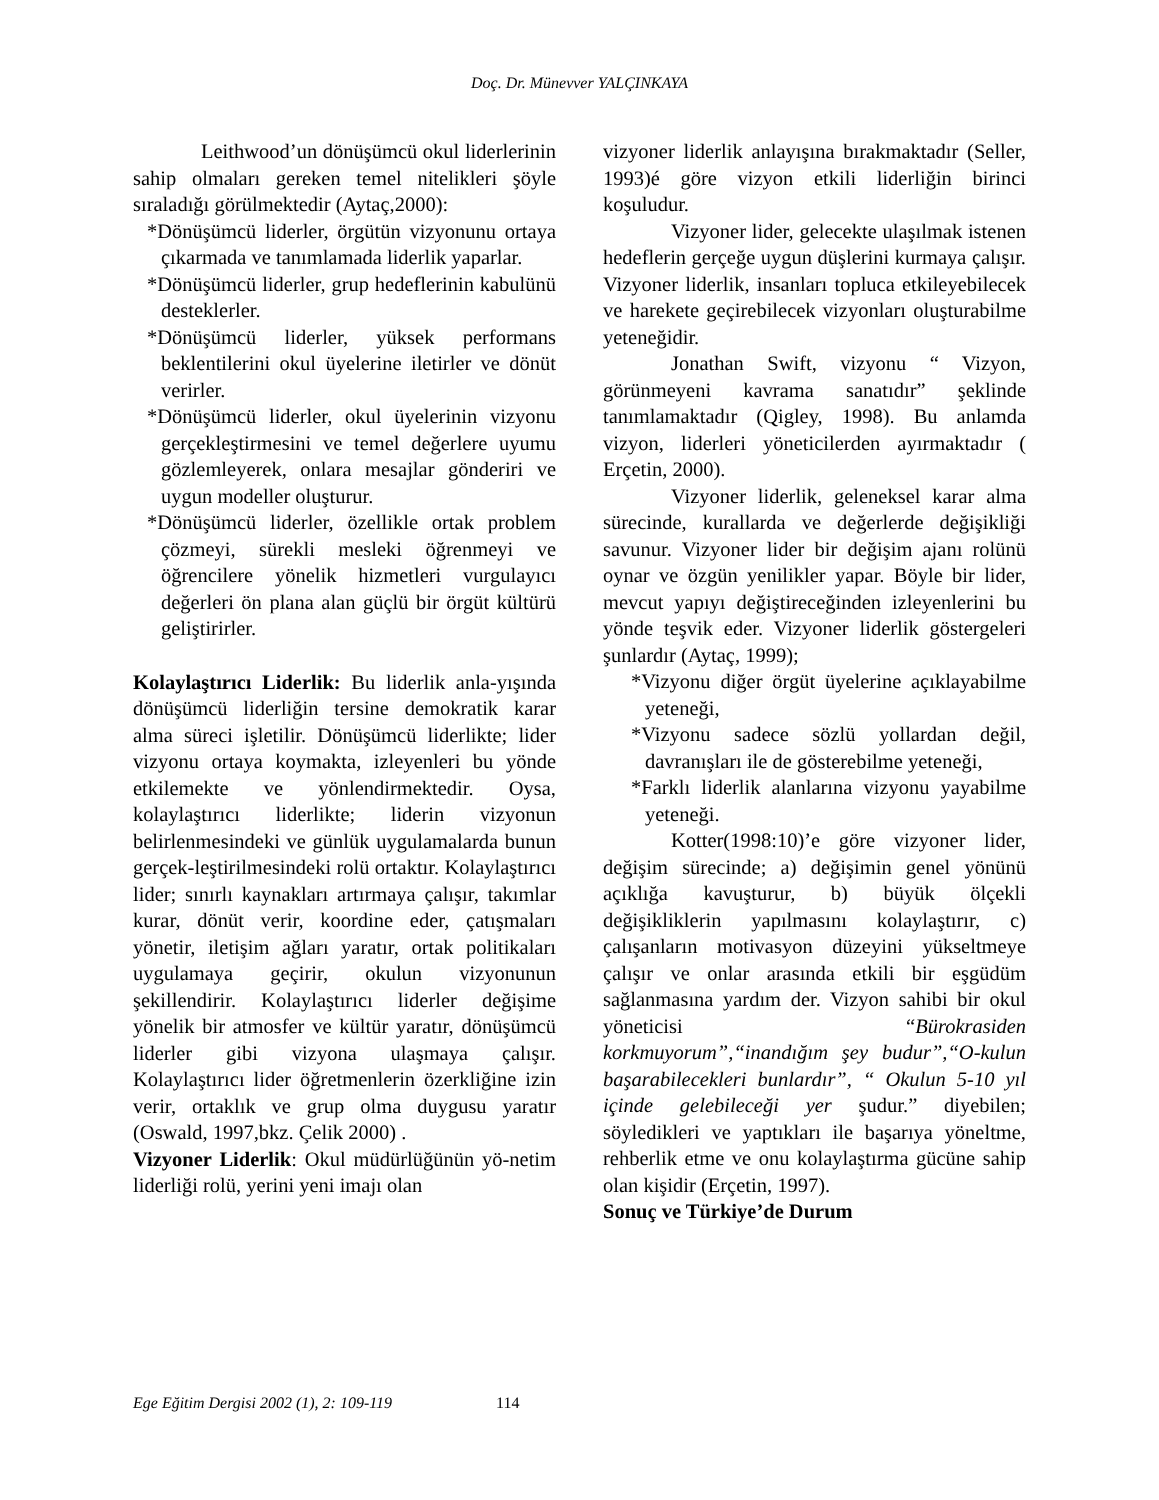Doç. Dr. Münevver YALÇINKAYA
Leithwood’un dönüşümcü okul liderlerinin sahip olmaları gereken temel nitelikleri şöyle sıraladığı görülmektedir (Aytaç,2000):
*Dönüşümcü liderler, örgütün vizyonunu ortaya çıkarmada ve tanımlamada liderlik yaparlar.
*Dönüşümcü liderler, grup hedeflerinin kabulünü desteklerler.
*Dönüşümcü liderler, yüksek performans beklentilerini okul üyelerine iletirler ve dönüt verirler.
*Dönüşümcü liderler, okul üyelerinin vizyonu gerçekleştirmesini ve temel değerlere uyumu gözlemleyerek, onlara mesajlar gönderiri ve uygun modeller oluşturur.
*Dönüşümcü liderler, özellikle ortak problem çözmeyi, sürekli mesleki öğrenmeyi ve öğrencilere yönelik hizmetleri vurgulayıcı değerleri ön plana alan güçlü bir örgüt kültürü geliştirirler.
Kolaylaştırıcı Liderlik: Bu liderlik anla-yışında dönüşümcü liderliğin tersine demokratik karar alma süreci işletilir. Dönüşümcü liderlikte; lider vizyonu ortaya koymakta, izleyenleri bu yönde etkilemekte ve yönlendirmektedir. Oysa, kolaylaştırıcı liderlikte; liderin vizyonun belirlenmesindeki ve günlük uygulamalarda bunun gerçek-leştirilmesindeki rolü ortaktır. Kolaylaştırıcı lider; sınırlı kaynakları artırmaya çalışır, takımlar kurar, dönüt verir, koordine eder, çatışmaları yönetir, iletişim ağları yaratır, ortak politikaları uygulamaya geçirir, okulun vizyonunun şekillendirir. Kolaylaştırıcı liderler değişime yönelik bir atmosfer ve kültür yaratır, dönüşümcü liderler gibi vizyona ulaşmaya çalışır. Kolaylaştırıcı lider öğretmenlerin özerkliğine izin verir, ortaklık ve grup olma duygusu yaratır (Oswald, 1997,bkz. Çelik 2000) .
Vizyoner Liderlik: Okul müdürlüğünün yö-netim liderliği rolü, yerini yeni imajı olan
vizyoner liderlik anlayışına bırakmaktadır (Seller, 1993)é göre vizyon etkili liderliğin birinci koşuludur.
Vizyoner lider, gelecekte ulaşılmak istenen hedeflerin gerçeğe uygun düşlerini kurmaya çalışır. Vizyoner liderlik, insanları topluca etkileyebilecek ve harekete geçirebilecek vizyonları oluşturabilme yeteneğidir.
Jonathan Swift, vizyonu “ Vizyon, görünmeyeni kavrama sanatıdır” şeklinde tanımlamaktadır (Qigley, 1998). Bu anlamda vizyon, liderleri yöneticilerden ayırmaktadır ( Erçetin, 2000).
Vizyoner liderlik, geleneksel karar alma sürecinde, kurallarda ve değerlerde değişikliği savunur. Vizyoner lider bir değişim ajanı rolünü oynar ve özgün yenilikler yapar. Böyle bir lider, mevcut yapıyı değiştireceğinden izleyenlerini bu yönde teşvik eder. Vizyoner liderlik göstergeleri şunlardır (Aytaç, 1999);
*Vizyonu diğer örgüt üyelerine açıklayabilme yeteneği,
*Vizyonu sadece sözlü yollardan değil, davranışları ile de gösterebilme yeteneği,
*Farklı liderlik alanlarına vizyonu yayabilme yeteneği.
Kotter(1998:10)’e göre vizyoner lider, değişim sürecinde; a) değişimin genel yönünü açıklığa kavuşturur, b) büyük ölçekli değişikliklerin yapılmasını kolaylaştırır, c) çalışanların motivasyon düzeyini yükseltmeye çalışır ve onlar arasında etkili bir eşgüdüm sağlanmasına yardım der. Vizyon sahibi bir okul yöneticisi “Bürokrasiden korkmuyorum”,“inandığım şey budur”,“O-kulun başarabilecekleri bunlardır”, “ Okulun 5-10 yıl içinde gelebileceği yer şudur.” diyebilen; söyledikleri ve yaptıkları ile başarıya yöneltme, rehberlik etme ve onu kolaylaştırma gücüne sahip olan kişidir (Erçetin, 1997).
Sonuç ve Türkiye’de Durum
Ege Eğitim Dergisi 2002 (1), 2: 109-119 114